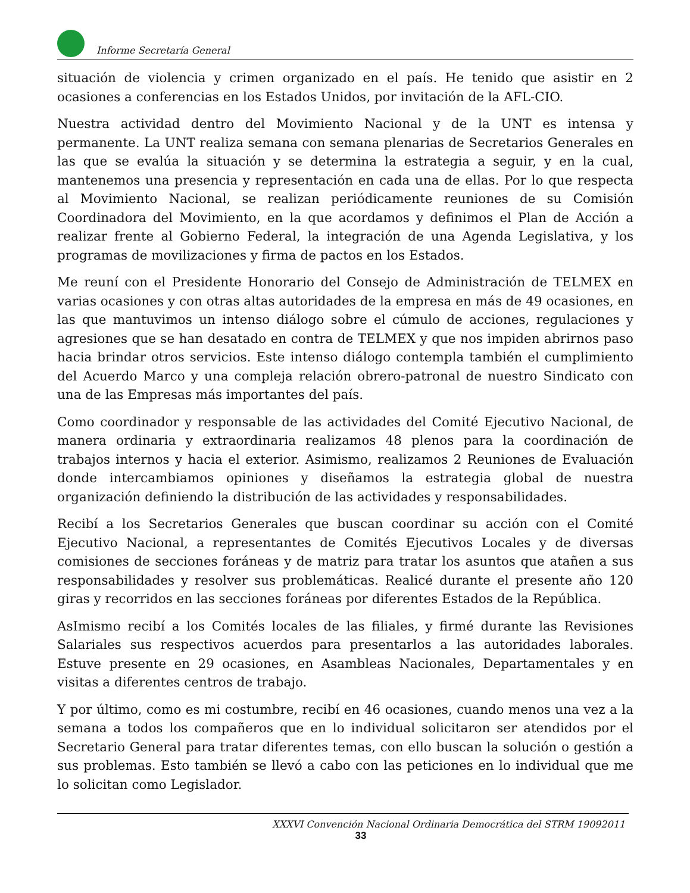Informe Secretaría General
situación de violencia y crimen organizado en el país. He tenido que asistir en 2 ocasiones a conferencias en los Estados Unidos, por invitación de la AFL-CIO.
Nuestra actividad dentro del Movimiento Nacional y de la UNT es intensa y permanente. La UNT realiza semana con semana plenarias de Secretarios Generales en las que se evalúa la situación y se determina la estrategia a seguir, y en la cual, mantenemos una presencia y representación en cada una de ellas. Por lo que respecta al Movimiento Nacional, se realizan periódicamente reuniones de su Comisión Coordinadora del Movimiento, en la que acordamos y definimos el Plan de Acción a realizar frente al Gobierno Federal, la integración de una Agenda Legislativa, y los programas de movilizaciones y firma de pactos en los Estados.
Me reuní con el Presidente Honorario del Consejo de Administración de TELMEX en varias ocasiones y con otras altas autoridades de la empresa en más de 49 ocasiones, en las que mantuvimos un intenso diálogo sobre el cúmulo de acciones, regulaciones y agresiones que se han desatado en contra de TELMEX y que nos impiden abrirnos paso hacia brindar otros servicios. Este intenso diálogo contempla también el cumplimiento del Acuerdo Marco y una compleja relación obrero-patronal de nuestro Sindicato con una de las Empresas más importantes del país.
Como coordinador y responsable de las actividades del Comité Ejecutivo Nacional, de manera ordinaria y extraordinaria realizamos 48 plenos para la coordinación de trabajos internos y hacia el exterior. Asimismo, realizamos 2 Reuniones de Evaluación donde intercambiamos opiniones y diseñamos la estrategia global de nuestra organización definiendo la distribución de las actividades y responsabilidades.
Recibí a los Secretarios Generales que buscan coordinar su acción con el Comité Ejecutivo Nacional, a representantes de Comités Ejecutivos Locales y de diversas comisiones de secciones foráneas y de matriz para tratar los asuntos que atañen a sus responsabilidades y resolver sus problemáticas. Realicé durante el presente año 120 giras y recorridos en las secciones foráneas por diferentes Estados de la República.
AsImismo recibí a los Comités locales de las filiales, y firmé durante las Revisiones Salariales sus respectivos acuerdos para presentarlos a las autoridades laborales. Estuve presente en 29 ocasiones, en Asambleas Nacionales, Departamentales y en visitas a diferentes centros de trabajo.
Y por último, como es mi costumbre, recibí en 46 ocasiones, cuando menos una vez a la semana a todos los compañeros que en lo individual solicitaron ser atendidos por el Secretario General para tratar diferentes temas, con ello buscan la solución o gestión a sus problemas. Esto también se llevó a cabo con las peticiones en lo individual que me lo solicitan como Legislador.
XXXVI Convención Nacional Ordinaria Democrática del STRM 19092011
33